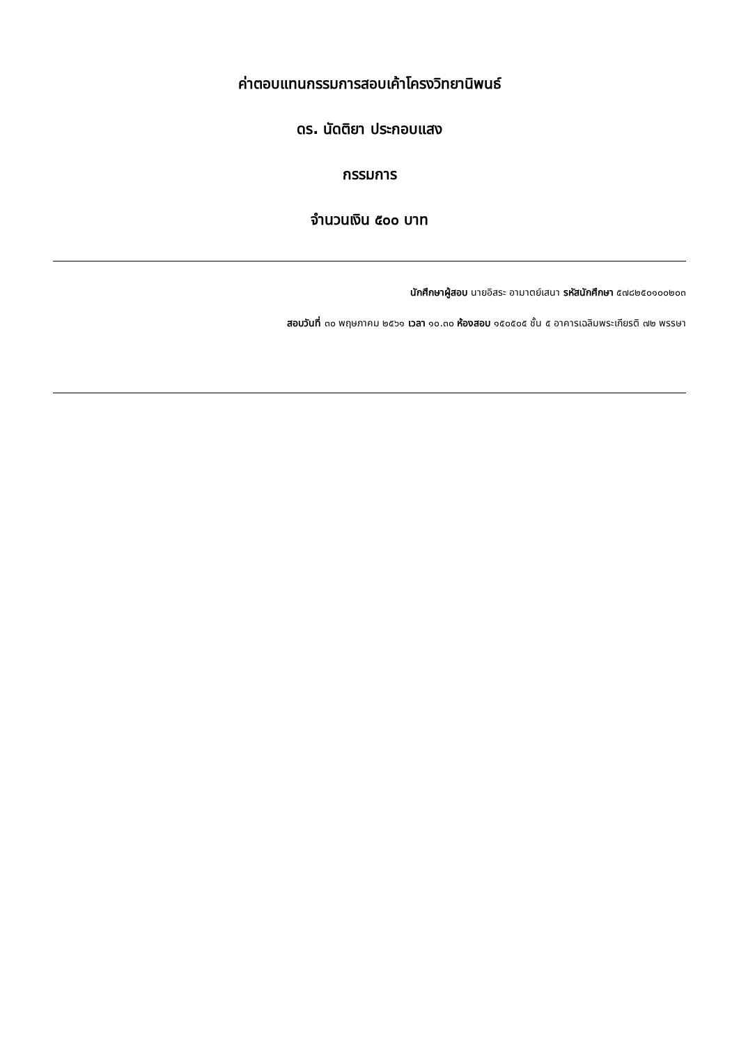ค่าตอบแทนกรรมการสอบเค้าโครงวิทยานิพนธ์
ดร. นัดติยา ประกอบแสง
กรรมการ
จำนวนเงิน ๕๐๐ บาท
นักศึกษาผู้สอบ นายอิสระ อามาตย์เสนา รหัสนักศึกษา ๕๗๘๒๕๐๑๐๐๒๐๓
สอบวันที่ ๓๐ พฤษภาคม ๒๕๖๑ เวลา ๑๐.๓๐ ห้องสอบ ๑๕๐๕๐๕ ชั้น ๕ อาคารเฉลิมพระเกียรติ ๗๒ พรรษา